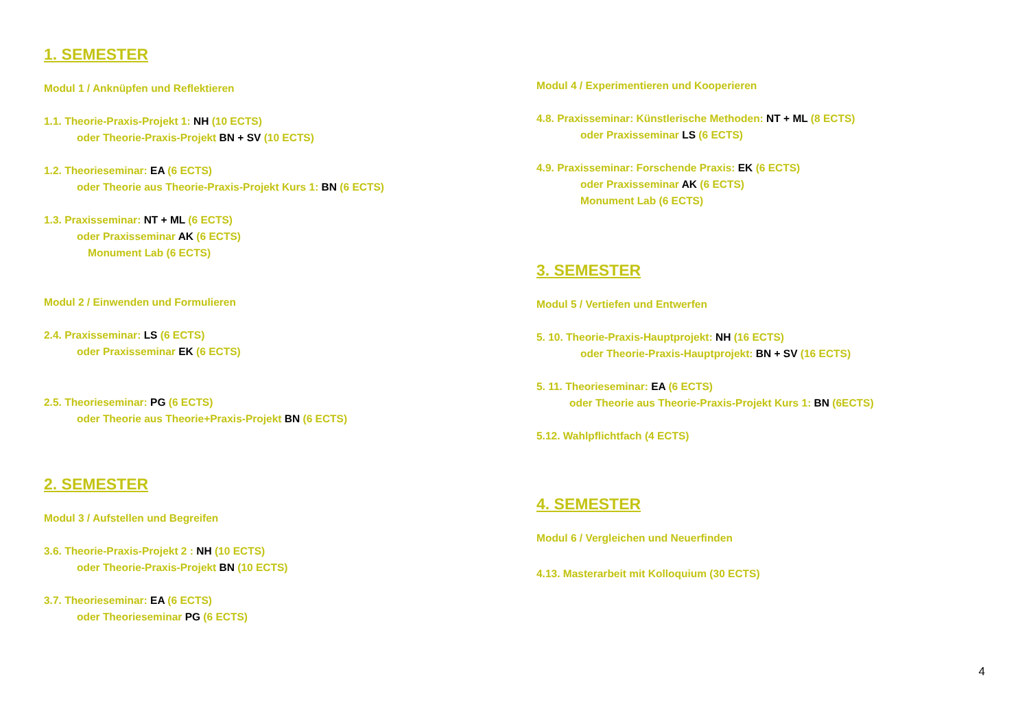1. SEMESTER
Modul 1 / Anknüpfen und Reflektieren
1.1. Theorie-Praxis-Projekt 1: NH (10 ECTS)
oder Theorie-Praxis-Projekt BN + SV (10 ECTS)
1.2. Theorieseminar: EA (6 ECTS)
oder Theorie aus Theorie-Praxis-Projekt Kurs 1: BN (6 ECTS)
1.3. Praxisseminar: NT + ML (6 ECTS)
oder Praxisseminar AK (6 ECTS)
Monument Lab (6 ECTS)
Modul 2 / Einwenden und Formulieren
2.4. Praxisseminar: LS (6 ECTS)
oder Praxisseminar EK (6 ECTS)
2.5. Theorieseminar: PG (6 ECTS)
oder Theorie aus Theorie+Praxis-Projekt BN (6 ECTS)
2. SEMESTER
Modul 3 / Aufstellen und Begreifen
3.6. Theorie-Praxis-Projekt 2 : NH (10 ECTS)
oder Theorie-Praxis-Projekt BN (10 ECTS)
3.7. Theorieseminar: EA (6 ECTS)
oder Theorieseminar PG (6 ECTS)
Modul 4 / Experimentieren und Kooperieren
4.8. Praxisseminar: Künstlerische Methoden: NT + ML (8 ECTS)
oder Praxisseminar LS (6 ECTS)
4.9. Praxisseminar: Forschende Praxis: EK (6 ECTS)
oder Praxisseminar AK (6 ECTS)
Monument Lab (6 ECTS)
3. SEMESTER
Modul 5 / Vertiefen und Entwerfen
5. 10. Theorie-Praxis-Hauptprojekt: NH (16 ECTS)
oder Theorie-Praxis-Hauptprojekt: BN + SV (16 ECTS)
5. 11. Theorieseminar: EA (6 ECTS)
oder Theorie aus Theorie-Praxis-Projekt Kurs 1: BN (6ECTS)
5.12. Wahlpflichtfach (4 ECTS)
4. SEMESTER
Modul 6 / Vergleichen und Neuerfinden
4.13. Masterarbeit mit Kolloquium (30 ECTS)
4